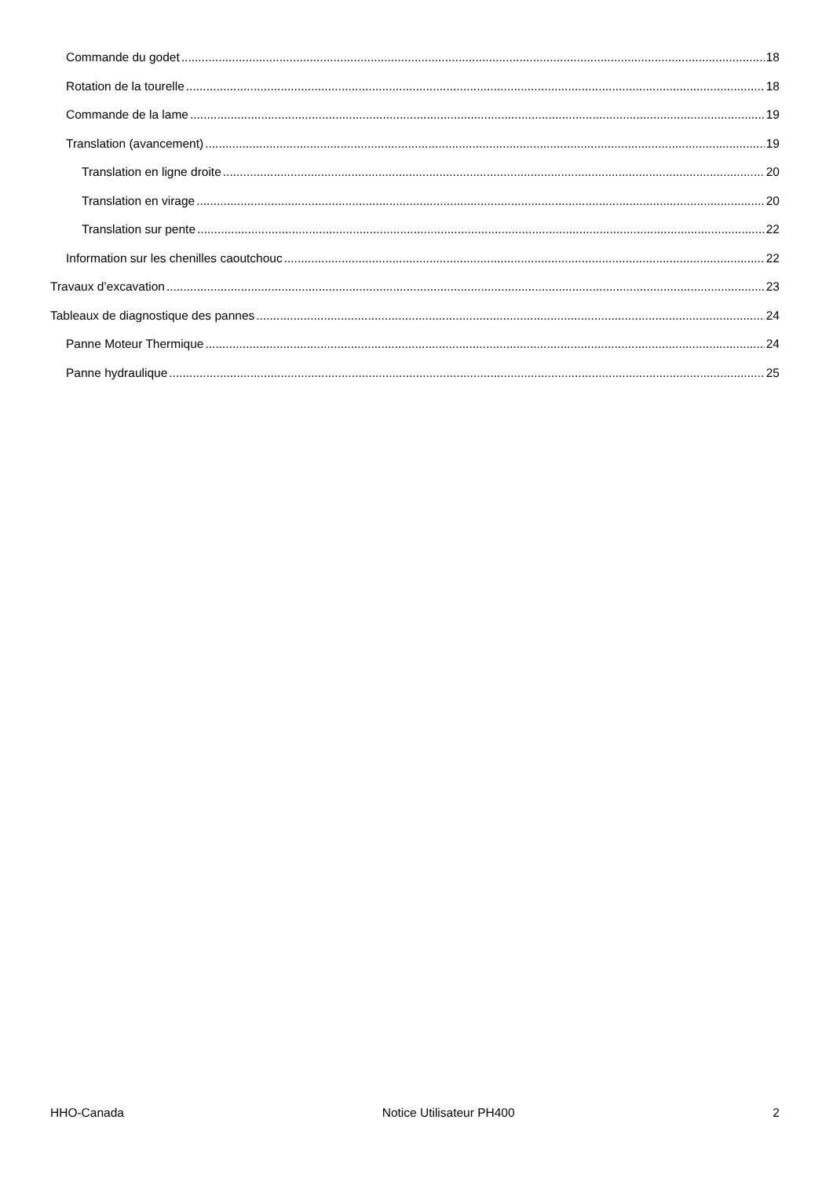Commande du godet 18
Rotation de la tourelle 18
Commande de la lame 19
Translation (avancement) 19
Translation en ligne droite 20
Translation en virage 20
Translation sur pente 22
Information sur les chenilles caoutchouc 22
Travaux d’excavation 23
Tableaux de diagnostique des pannes 24
Panne Moteur Thermique 24
Panne hydraulique 25
HHO-Canada Notice Utilisateur PH400 2